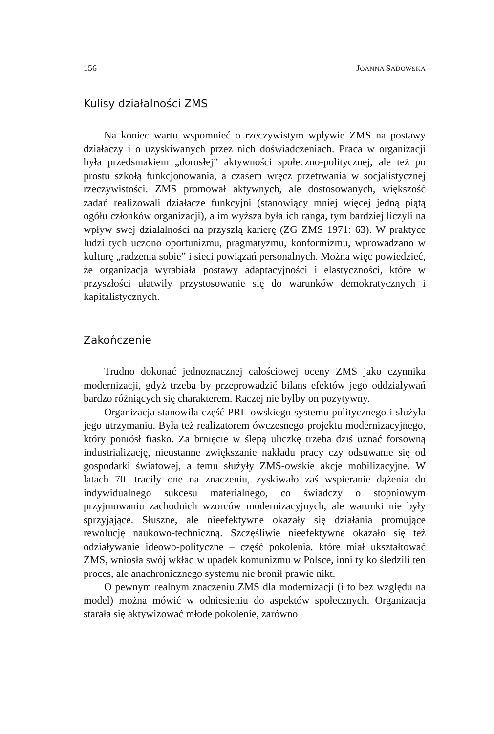156 JOANNA SADOWSKA
Kulisy działalności ZMS
Na koniec warto wspomnieć o rzeczywistym wpływie ZMS na postawy działaczy i o uzyskiwanych przez nich doświadczeniach. Praca w organizacji była przedsmakiem „dorosłej” aktywności społeczno-politycznej, ale też po prostu szkołą funkcjonowania, a czasem wręcz przetrwania w socjalistycznej rzeczywistości. ZMS promował aktywnych, ale dostosowanych, większość zadań realizowali działacze funkcyjni (stanowiący mniej więcej jedną piątą ogółu członków organizacji), a im wyższa była ich ranga, tym bardziej liczyli na wpływ swej działalności na przyszłą karierę (ZG ZMS 1971: 63). W praktyce ludzi tych uczono oportunizmu, pragmatyzmu, konformizmu, wprowadzano w kulturę „radzenia sobie” i sieci powiązań personalnych. Można więc powiedzieć, że organizacja wyrabiała postawy adaptacyjności i elastyczności, które w przyszłości ułatwiły przystosowanie się do warunków demokratycznych i kapitalistycznych.
Zakończenie
Trudno dokonać jednoznacznej całościowej oceny ZMS jako czynnika modernizacji, gdyż trzeba by przeprowadzić bilans efektów jego oddziaływań bardzo różniących się charakterem. Raczej nie byłby on pozytywny.
Organizacja stanowiła część PRL-owskiego systemu politycznego i służyła jego utrzymaniu. Była też realizatorem ówczesnego projektu modernizacyjnego, który poniósł fiasko. Za brnięcie w ślepą uliczkę trzeba dziś uznać forsowną industrializację, nieustanne zwiększanie nakładu pracy czy odsuwanie się od gospodarki światowej, a temu służyły ZMS-owskie akcje mobilizacyjne. W latach 70. traciły one na znaczeniu, zyskiwało zaś wspieranie dążenia do indywidualnego sukcesu materialnego, co świadczy o stopniowym przyjmowaniu zachodnich wzorców modernizacyjnych, ale warunki nie były sprzyjające. Słuszne, ale nieefektywne okazały się działania promujące rewolucję naukowo-techniczną. Szczęśliwie nieefektywne okazało się też odziaływanie ideowo-polityczne – część pokolenia, które miał ukształtować ZMS, wniosła swój wkład w upadek komunizmu w Polsce, inni tylko śledzili ten proces, ale anachronicznego systemu nie bronił prawie nikt.
O pewnym realnym znaczeniu ZMS dla modernizacji (i to bez względu na model) można mówić w odniesieniu do aspektów społecznych. Organizacja starała się aktywizować młode pokolenie, zarówno